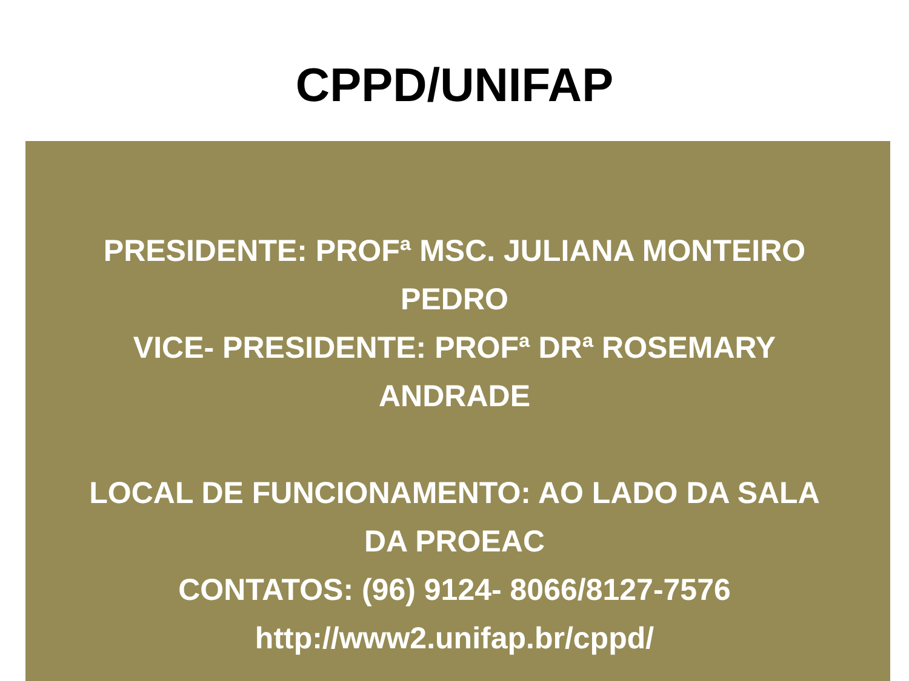CPPD/UNIFAP
PRESIDENTE: PROFª MSC. JULIANA MONTEIRO
PEDRO
VICE- PRESIDENTE: PROFª DRª ROSEMARY
ANDRADE
LOCAL DE FUNCIONAMENTO: AO LADO DA SALA
DA PROEAC
CONTATOS: (96) 9124- 8066/8127-7576
http://www2.unifap.br/cppd/